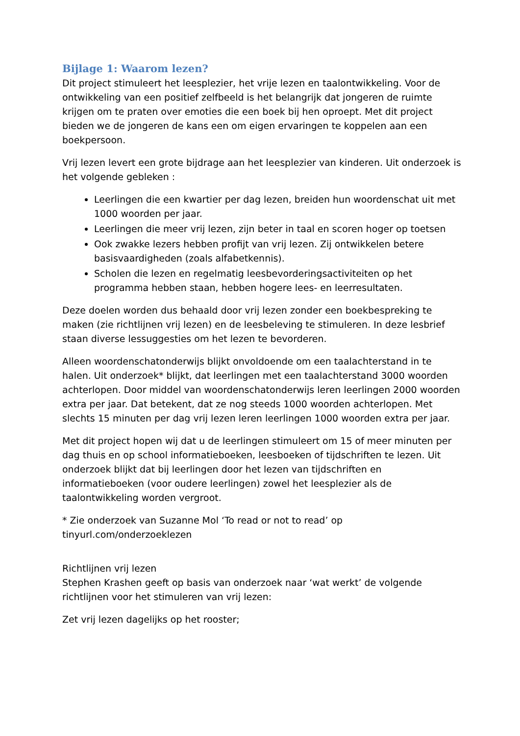Bijlage 1: Waarom lezen?
Dit project stimuleert het leesplezier, het vrije lezen en taalontwikkeling. Voor de ontwikkeling van een positief zelfbeeld is het belangrijk dat jongeren de ruimte krijgen om te praten over emoties die een boek bij hen oproept. Met dit project bieden we de jongeren de kans een om eigen ervaringen te koppelen aan een boekpersoon.
Vrij lezen levert een grote bijdrage aan het leesplezier van kinderen. Uit onderzoek is het volgende gebleken :
Leerlingen die een kwartier per dag lezen, breiden hun woordenschat uit met 1000 woorden per jaar.
Leerlingen die meer vrij lezen, zijn beter in taal en scoren hoger op toetsen
Ook zwakke lezers hebben profijt van vrij lezen. Zij ontwikkelen betere basisvaardigheden (zoals alfabetkennis).
Scholen die lezen en regelmatig leesbevorderingsactiviteiten op het programma hebben staan, hebben hogere lees- en leerresultaten.
Deze doelen worden dus behaald door vrij lezen zonder een boekbespreking te maken (zie richtlijnen vrij lezen) en de leesbeleving te stimuleren. In deze lesbrief staan diverse lessuggesties om het lezen te bevorderen.
Alleen woordenschatonderwijs blijkt onvoldoende om een taalachterstand in te halen. Uit onderzoek* blijkt, dat leerlingen met een taalachterstand 3000 woorden achterlopen. Door middel van woordenschatonderwijs leren leerlingen 2000 woorden extra per jaar. Dat betekent, dat ze nog steeds 1000 woorden achterlopen. Met slechts 15 minuten per dag vrij lezen leren leerlingen 1000 woorden extra per jaar.
Met dit project hopen wij dat u de leerlingen stimuleert om 15 of meer minuten per dag thuis en op school informatieboeken, leesboeken of tijdschriften te lezen. Uit onderzoek blijkt dat bij leerlingen door het lezen van tijdschriften en informatieboeken (voor oudere leerlingen) zowel het leesplezier als de taalontwikkeling worden vergroot.
* Zie onderzoek van Suzanne Mol ‘To read or not to read’ op
tinyurl.com/onderzoeklezen
Richtlijnen vrij lezen
Stephen Krashen geeft op basis van onderzoek naar ‘wat werkt’ de volgende richtlijnen voor het stimuleren van vrij lezen:
Zet vrij lezen dagelijks op het rooster;